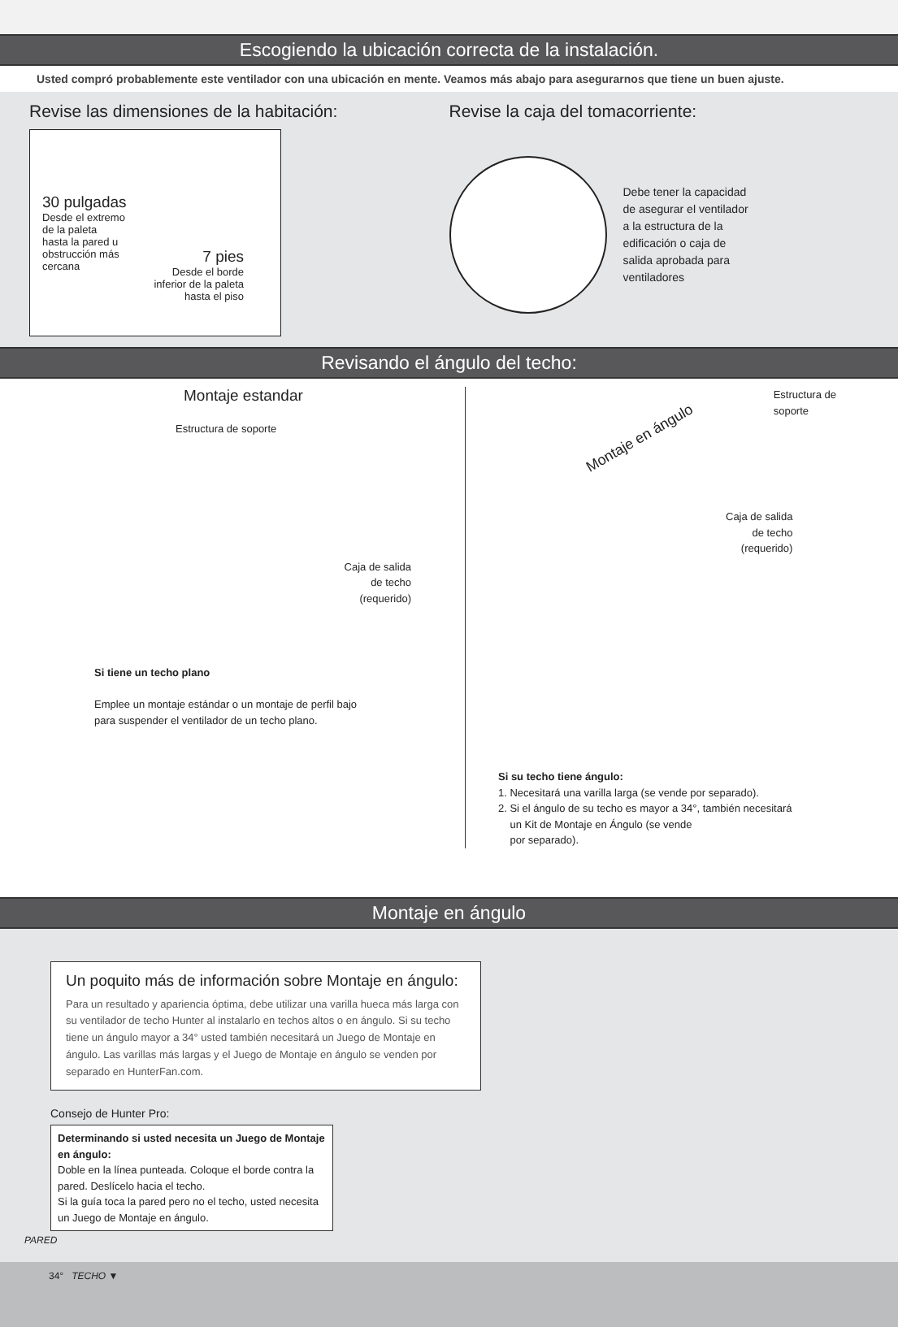Escogiendo la ubicación correcta de la instalación.
Usted compró probablemente este ventilador con una ubicación en mente. Veamos más abajo para asegurarnos que tiene un buen ajuste.
Revise las dimensiones de la habitación:
30 pulgadas
Desde el extremo
de la paleta
hasta la pared u
obstrucción más
cercana
7 pies
Desde el borde
inferior de la paleta
hasta el piso
Revise la caja del tomacorriente:
Debe tener la capacidad
de asegurar el ventilador
a la estructura de la
edificación o caja de
salida aprobada para
ventiladores
Revisando el ángulo del techo:
Montaje estandar
Estructura de soporte
Caja de salida
de techo
(requerido)
Si tiene un techo plano
Emplee un montaje estándar o un montaje de perfil bajo
para suspender el ventilador de un techo plano.
Montaje en ángulo
Estructura de
soporte
Caja de salida
de techo
(requerido)
Si su techo tiene ángulo:
1. Necesitará una varilla larga (se vende por separado).
2. Si el ángulo de su techo es mayor a 34°, también necesitará
un Kit de Montaje en Ángulo (se vende
por separado).
Montaje en ángulo
Un poquito más de información sobre Montaje en ángulo:
Para un resultado y apariencia óptima, debe utilizar una varilla hueca más larga con su ventilador de techo Hunter al instalarlo en techos altos o en ángulo. Si su techo tiene un ángulo mayor a 34° usted también necesitará un Juego de Montaje en ángulo. Las varillas más largas y el Juego de Montaje en ángulo se venden por separado en HunterFan.com.
Consejo de Hunter Pro:
Determinando si usted necesita un Juego de Montaje en ángulo:
Doble en la línea punteada. Coloque el borde contra la pared. Deslícelo hacia el techo.
Si la guía toca la pared pero no el techo, usted necesita un Juego de Montaje en ángulo.
PARED
34° TECHO ▼